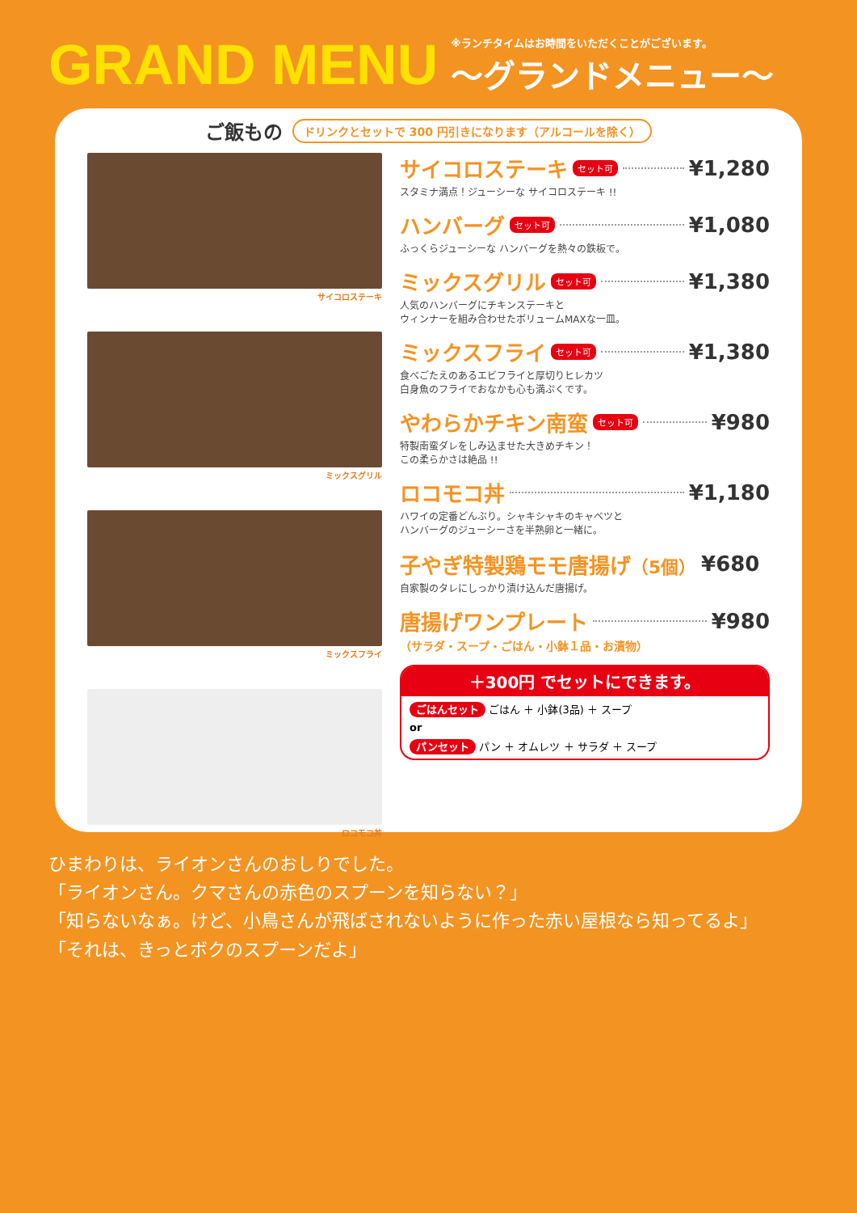GRAND MENU
※ランチタイムはお時間をいただくことがございます。
〜グランドメニュー〜
ご飯もの ドリンクとセットで 300 円引きになります（アルコールを除く）
サイコロステーキ
ミックスグリル
ミックスフライ
ロコモコ丼
サイコロステーキ セット可 ¥1,280
スタミナ満点！ジューシーな サイコロステーキ !!
ハンバーグ セット可 ¥1,080
ふっくらジューシーな ハンバーグを熱々の鉄板で。
ミックスグリル セット可 ¥1,380
人気のハンバーグにチキンステーキと
ウィンナーを組み合わせたボリュームMAXな一皿。
ミックスフライ セット可 ¥1,380
食べごたえのあるエビフライと厚切りヒレカツ
白身魚のフライでおなかも心も満ぷくです。
やわらかチキン南蛮 セット可 ¥980
特製南蛮ダレをしみ込ませた大きめチキン！
この柔らかさは絶品 !!
ロコモコ丼 ¥1,180
ハワイの定番どんぶり。シャキシャキのキャベツと
ハンバーグのジューシーさを半熟卵と一緒に。
子やぎ特製鶏モモ唐揚げ（5個） ¥680
自家製のタレにしっかり漬け込んだ唐揚げ。
唐揚げワンプレート ¥980
（サラダ・スープ・ごはん・小鉢１品・お漬物）
＋300円 でセットにできます。
ごはんセット ごはん ＋ 小鉢(3品) ＋ スープ
or
パンセット パン ＋ オムレツ ＋ サラダ ＋ スープ
ひまわりは、ライオンさんのおしりでした。
「ライオンさん。クマさんの赤色のスプーンを知らない？」
「知らないなぁ。けど、小鳥さんが飛ばされないように作った赤い屋根なら知ってるよ」
「それは、きっとボクのスプーンだよ」